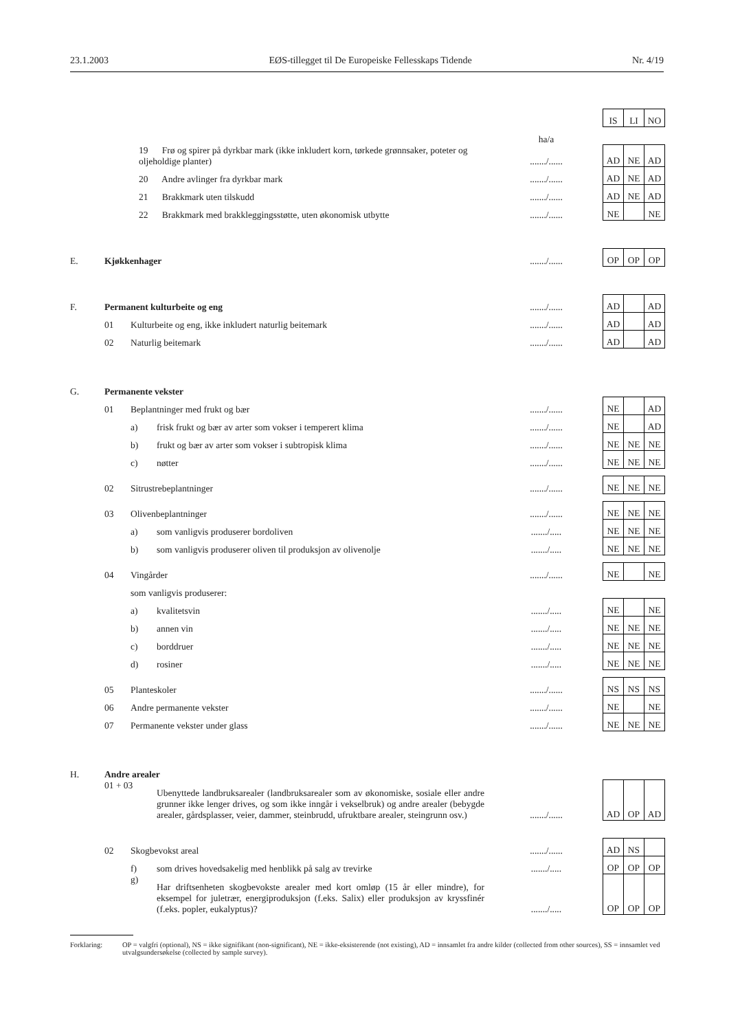23.1.2003 EØS-tillegget til De Europeiske Fellesskaps Tidende Nr. 4/19
| | | | | | | IS | LI | NO |
| | | | | ha/a | | | | |
| | 19 Frø og spirer på dyrkbar mark (ikke inkludert korn, tørkede grønnsaker, poteter og oljeholdige planter) | | | ......./...... | | AD | NE | AD |
| | 20 Andre avlinger fra dyrkbar mark | | | ......./...... | | AD | NE | AD |
| | 21 Brakkmark uten tilskudd | | | ......./...... | | AD | NE | AD |
| | 22 Brakkmark med brakkleggingsstøtte, uten økonomisk utbytte | | | ......./...... | | NE | | NE |
| E. | Kjøkkenhager | | | ......./...... | | OP | OP | OP |
| F. | Permanent kulturbeite og eng | | | ......./...... | | AD | | AD |
| | 01 | Kulturbeite og eng, ikke inkludert naturlig beitemark | | ......./...... | | AD | | AD |
| | 02 | Naturlig beitemark | | ......./...... | | AD | | AD |
| G. | Permanente vekster | | | | | | | |
| | 01 | Beplantninger med frukt og bær | | ......./...... | | NE | | AD |
| | | a) | frisk frukt og bær av arter som vokser i temperert klima | ......./...... | | NE | | AD |
| | | b) | frukt og bær av arter som vokser i subtropisk klima | ......./...... | | NE | NE | NE |
| | | c) | nøtter | ......./...... | | NE | NE | NE |
| | 02 | Sitrustrebeplantninger | | ......./...... | | NE | NE | NE |
| | 03 | Olivenbeplantninger | | ......./...... | | NE | NE | NE |
| | | a) | som vanligvis produserer bordoliven | ......./..... | | NE | NE | NE |
| | | b) | som vanligvis produserer oliven til produksjon av olivenolje | ......./..... | | NE | NE | NE |
| | 04 | Vingårder | | ......./...... | | NE | | NE |
| | | som vanligvis produserer: | | | | | | |
| | | a) | kvalitetsvin | ......./..... | | NE | | NE |
| | | b) | annen vin | ......./..... | | NE | NE | NE |
| | | c) | borddruer | ......./..... | | NE | NE | NE |
| | | d) | rosiner | ......./..... | | NE | NE | NE |
| | 05 | Planteskoler | | ......./...... | | NS | NS | NS |
| | 06 | Andre permanente vekster | | ......./...... | | NE | | NE |
| | 07 | Permanente vekster under glass | | ......./...... | | NE | NE | NE |
| H. | Andre arealer | | | | | | | |
| | 01 + 03 | | Ubenyttede landbruksarealer (landbruksarealer som av økonomiske, sosiale eller andre grunner ikke lenger drives, og som ikke inngår i vekselbruk) og andre arealer (bebygde arealer, gårdsplasser, veier, dammer, steinbrudd, ufruktbare arealer, steingrunn osv.) | ......./...... | | AD | OP | AD |
| | 02 | Skogbevokst areal | | ......./...... | | AD | NS | |
| | | f) | som drives hovedsakelig med henblikk på salg av trevirke | ......./..... | | OP | OP | OP |
| | | g) | Har driftsenheten skogbevokste arealer med kort omløp (15 år eller mindre), for eksempel for juletrær, energiproduksjon (f.eks. Salix) eller produksjon av kryssfinér (f.eks. popler, eukalyptus)? | ......./..... | | OP | OP | OP |
Forklaring: OP = valgfri (optional), NS = ikke signifikant (non-significant), NE = ikke-eksisterende (not existing), AD = innsamlet fra andre kilder (collected from other sources), SS = innsamlet ved utvalgsundersøkelse (collected by sample survey).